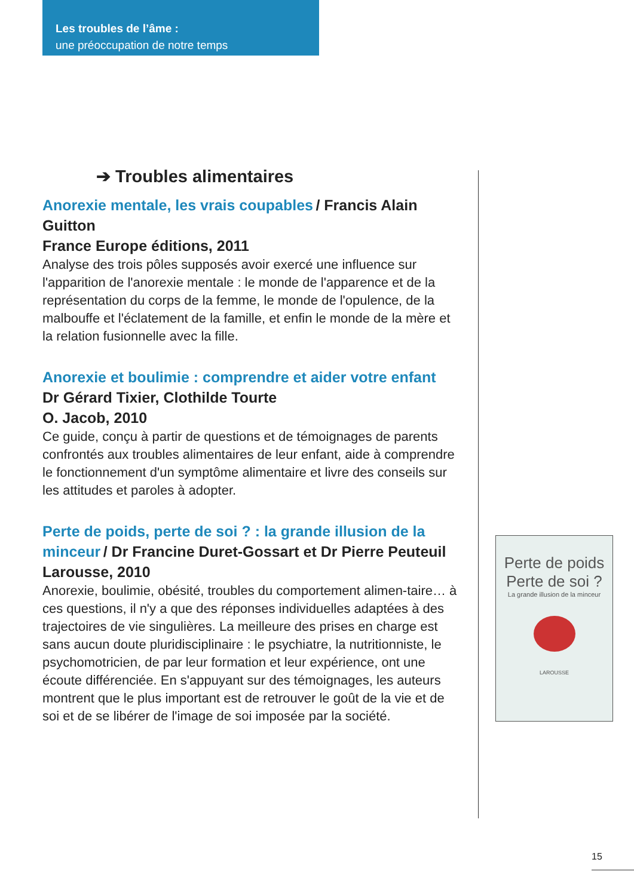Les troubles de l’âme :
une préoccupation de notre temps
➔ Troubles alimentaires
Anorexie mentale, les vrais coupables / Francis Alain Guitton
France Europe éditions, 2011
Analyse des trois pôles supposés avoir exercé une influence sur l'apparition de l'anorexie mentale : le monde de l'apparence et de la représentation du corps de la femme, le monde de l'opulence, de la malbouffe et l'éclatement de la famille, et enfin le monde de la mère et la relation fusionnelle avec la fille.
Anorexie et boulimie : comprendre et aider votre enfant
Dr Gérard Tixier, Clothilde Tourte
O. Jacob, 2010
Ce guide, conçu à partir de questions et de témoignages de parents confrontés aux troubles alimentaires de leur enfant, aide à comprendre le fonctionnement d'un symptôme alimentaire et livre des conseils sur les attitudes et paroles à adopter.
Perte de poids, perte de soi ? : la grande illusion de la minceur / Dr Francine Duret-Gossart et Dr Pierre Peuteuil
Larousse, 2010
Anorexie, boulimie, obésité, troubles du comportement alimen-taire… à ces questions, il n'y a que des réponses individuelles adaptées à des trajectoires de vie singulières. La meilleure des prises en charge est sans aucun doute pluridisciplinaire : le psychiatre, la nutritionniste, le psychomotricien, de par leur formation et leur expérience, ont une écoute différenciée. En s'appuyant sur des témoignages, les auteurs montrent que le plus important est de retrouver le goût de la vie et de soi et de se libérer de l'image de soi imposée par la société.
Perte de poids
Perte de soi ?
La grande illusion de la minceur
LAROUSSE
15